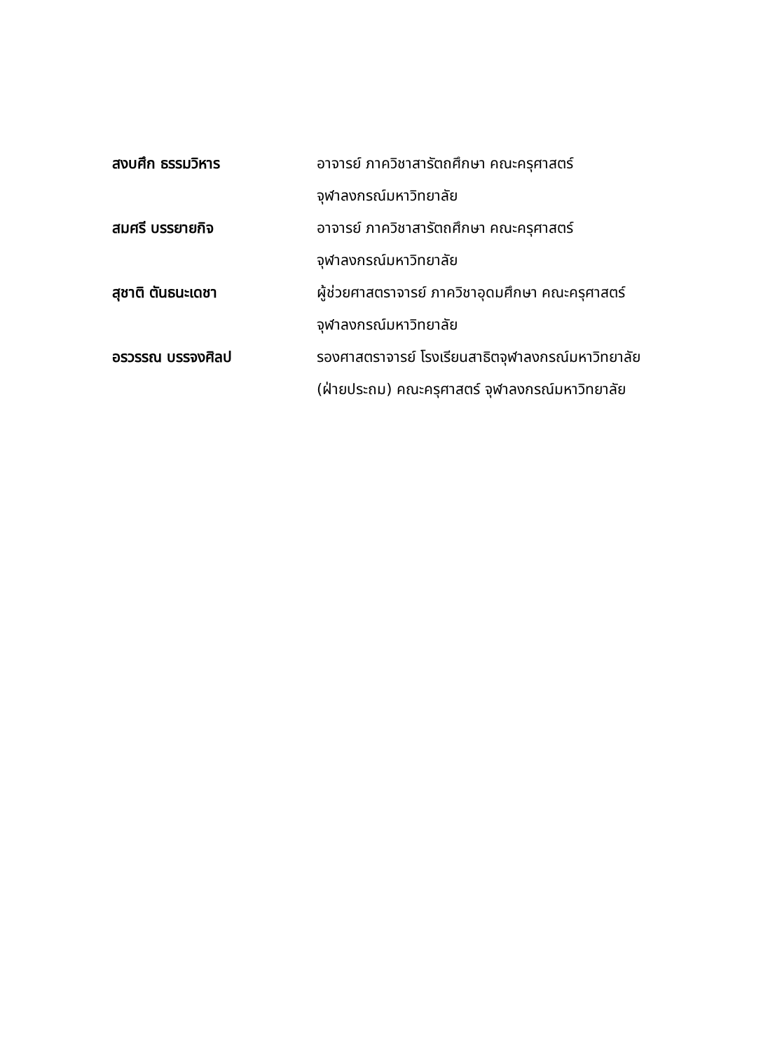| สงบศึก ธรรมวิหาร | อาจารย์ ภาควิชาสารัตถศึกษา คณะครุศาสตร์ จุฬาลงกรณ์มหาวิทยาลัย |
| สมศรี บรรยายกิจ | อาจารย์ ภาควิชาสารัตถศึกษา คณะครุศาสตร์ จุฬาลงกรณ์มหาวิทยาลัย |
| สุชาติ ตันธนะเดชา | ผู้ช่วยศาสตราจารย์ ภาควิชาอุดมศึกษา คณะครุศาสตร์ จุฬาลงกรณ์มหาวิทยาลัย |
| อรวรรณ บรรจงศิลป | รองศาสตราจารย์ โรงเรียนสาธิตจุฬาลงกรณ์มหาวิทยาลัย (ฝ่ายประถม) คณะครุศาสตร์ จุฬาลงกรณ์มหาวิทยาลัย |